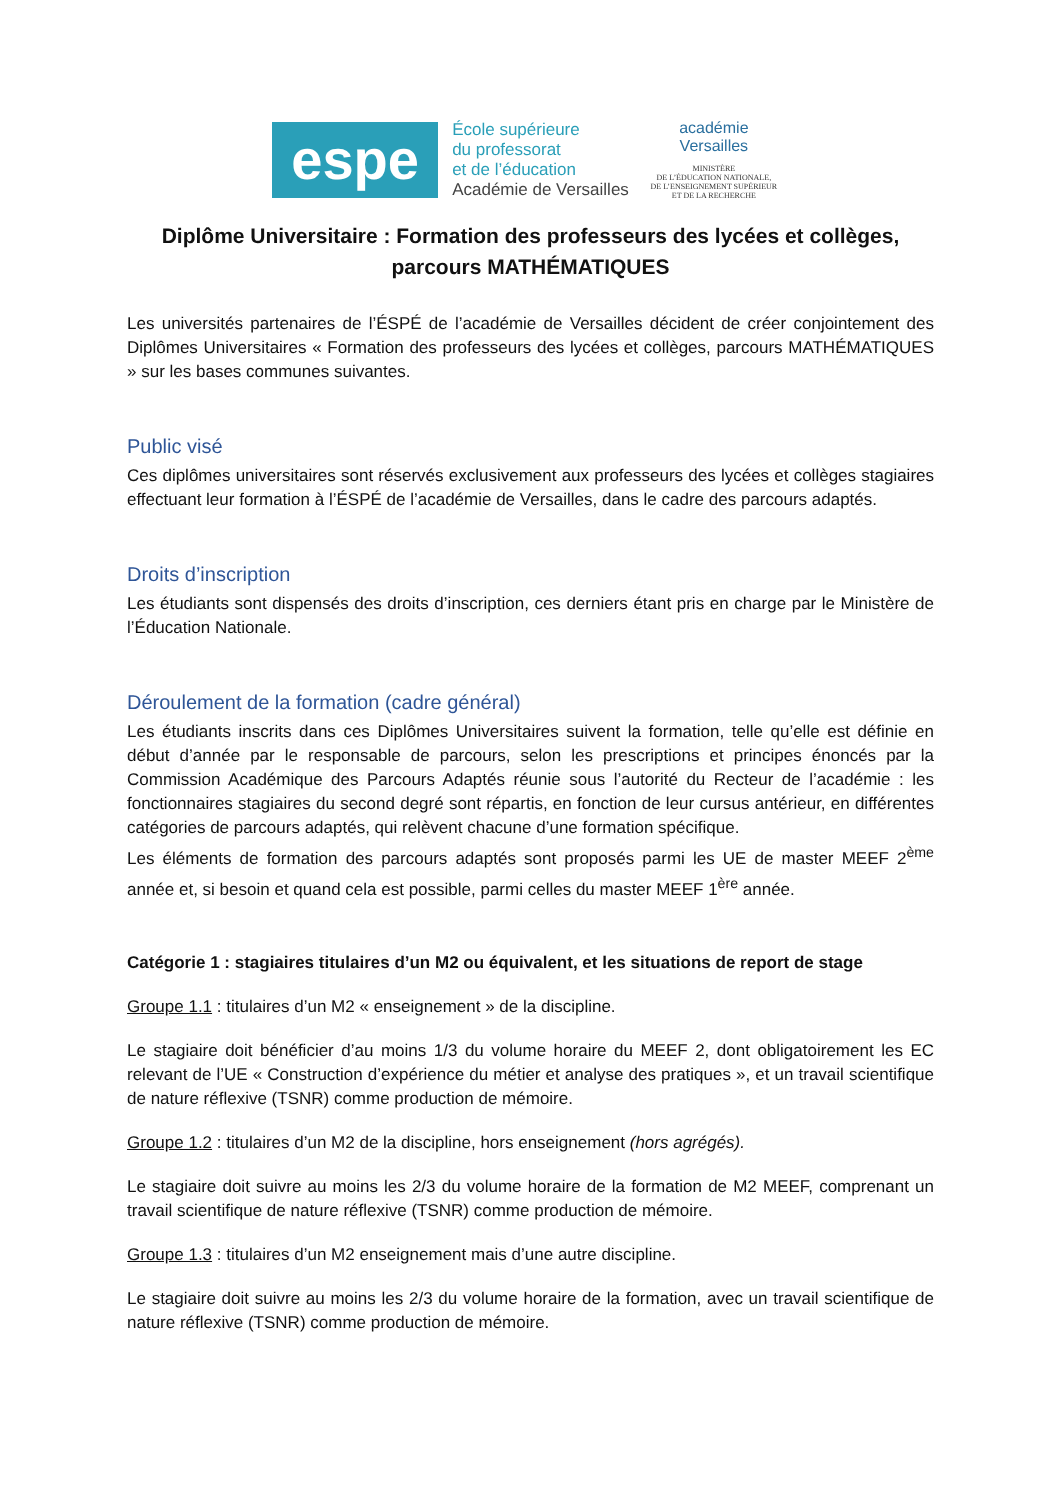espe
École supérieure
du professorat
et de l’éducation
Académie de Versailles
académie
Versailles
MINISTÈRE
DE L’ÉDUCATION NATIONALE,
DE L’ENSEIGNEMENT SUPÉRIEUR
ET DE LA RECHERCHE
Diplôme Universitaire : Formation des professeurs des lycées et collèges,
parcours MATHÉMATIQUES
Les universités partenaires de l’ÉSPÉ de l’académie de Versailles décident de créer conjointement des Diplômes Universitaires « Formation des professeurs des lycées et collèges, parcours MATHÉMATIQUES » sur les bases communes suivantes.
Public visé
Ces diplômes universitaires sont réservés exclusivement aux professeurs des lycées et collèges stagiaires effectuant leur formation à l’ÉSPÉ de l’académie de Versailles, dans le cadre des parcours adaptés.
Droits d’inscription
Les étudiants sont dispensés des droits d’inscription, ces derniers étant pris en charge par le Ministère de l’Éducation Nationale.
Déroulement de la formation (cadre général)
Les étudiants inscrits dans ces Diplômes Universitaires suivent la formation, telle qu’elle est définie en début d’année par le responsable de parcours, selon les prescriptions et principes énoncés par la Commission Académique des Parcours Adaptés réunie sous l’autorité du Recteur de l’académie : les fonctionnaires stagiaires du second degré sont répartis, en fonction de leur cursus antérieur, en différentes catégories de parcours adaptés, qui relèvent chacune d’une formation spécifique.
Les éléments de formation des parcours adaptés sont proposés parmi les UE de master MEEF 2<sup>ème</sup> année et, si besoin et quand cela est possible, parmi celles du master MEEF 1<sup>ère</sup> année.
Catégorie 1 : stagiaires titulaires d’un M2 ou équivalent, et les situations de report de stage
Groupe 1.1 : titulaires d’un M2 « enseignement » de la discipline.
Le stagiaire doit bénéficier d’au moins 1/3 du volume horaire du MEEF 2, dont obligatoirement les EC relevant de l’UE « Construction d’expérience du métier et analyse des pratiques », et un travail scientifique de nature réflexive (TSNR) comme production de mémoire.
Groupe 1.2 : titulaires d’un M2 de la discipline, hors enseignement (hors agrégés).
Le stagiaire doit suivre au moins les 2/3 du volume horaire de la formation de M2 MEEF, comprenant un travail scientifique de nature réflexive (TSNR) comme production de mémoire.
Groupe 1.3 : titulaires d’un M2 enseignement mais d’une autre discipline.
Le stagiaire doit suivre au moins les 2/3 du volume horaire de la formation, avec un travail scientifique de nature réflexive (TSNR) comme production de mémoire.